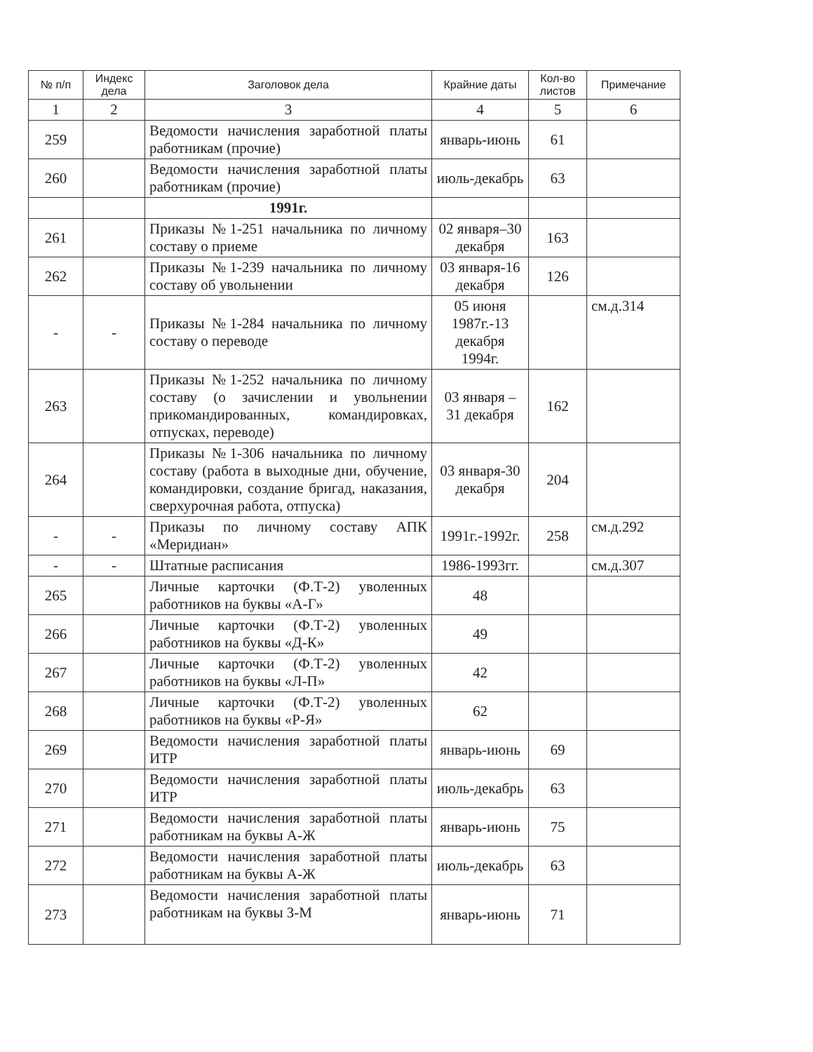| № п/п | Индекс дела | Заголовок дела | Крайние даты | Кол-во листов | Примечание |
| --- | --- | --- | --- | --- | --- |
| 1 | 2 | 3 | 4 | 5 | 6 |
| 259 | | Ведомости начисления заработной платы работникам (прочие) | январь-июнь | 61 | |
| 260 | | Ведомости начисления заработной платы работникам (прочие) | июль-декабрь | 63 | |
| | | 1991г. | | | |
| 261 | | Приказы №1-251 начальника по личному составу о приеме | 02 января–30 декабря | 163 | |
| 262 | | Приказы №1-239 начальника по личному составу об увольнении | 03 января-16 декабря | 126 | |
| - | - | Приказы №1-284 начальника по личному составу о переводе | 05 июня 1987г.-13 декабря 1994г. | | см.д.314 |
| 263 | | Приказы №1-252 начальника по личному составу (о зачислении и увольнении прикомандированных, командировках, отпусках, переводе) | 03 января – 31 декабря | 162 | |
| 264 | | Приказы №1-306 начальника по личному составу (работа в выходные дни, обучение, командировки, создание бригад, наказания, сверхурочная работа, отпуска) | 03 января-30 декабря | 204 | |
| - | - | Приказы по личному составу АПК «Меридиан» | 1991г.-1992г. | 258 | см.д.292 |
| - | - | Штатные расписания | 1986-1993гг. | | см.д.307 |
| 265 | | Личные карточки (Ф.Т-2) уволенных работников на буквы «А-Г» | 48 | | |
| 266 | | Личные карточки (Ф.Т-2) уволенных работников на буквы «Д-К» | 49 | | |
| 267 | | Личные карточки (Ф.Т-2) уволенных работников на буквы «Л-П» | 42 | | |
| 268 | | Личные карточки (Ф.Т-2) уволенных работников на буквы «Р-Я» | 62 | | |
| 269 | | Ведомости начисления заработной платы ИТР | январь-июнь | 69 | |
| 270 | | Ведомости начисления заработной платы ИТР | июль-декабрь | 63 | |
| 271 | | Ведомости начисления заработной платы работникам на буквы А-Ж | январь-июнь | 75 | |
| 272 | | Ведомости начисления заработной платы работникам на буквы А-Ж | июль-декабрь | 63 | |
| 273 | | Ведомости начисления заработной платы работникам на буквы З-М | январь-июнь | 71 | |